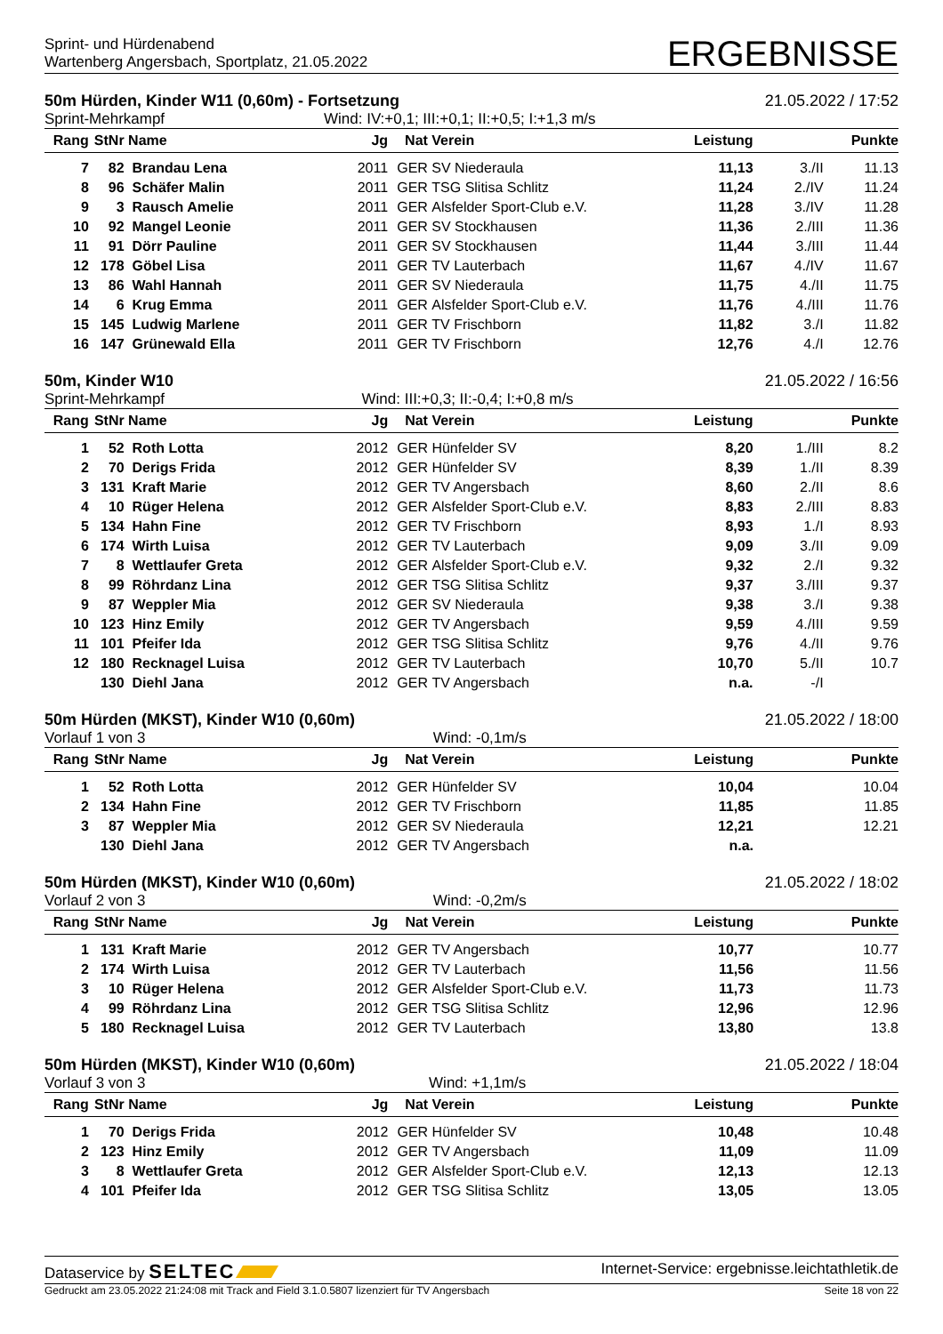Sprint- und Hürdenabend
Wartenberg Angersbach, Sportplatz, 21.05.2022
ERGEBNISSE
50m Hürden, Kinder W11 (0,60m) - Fortsetzung 21.05.2022 / 17:52
Sprint-Mehrkampf Wind: IV:+0,1; III:+0,1; II:+0,5; I:+1,3 m/s
| Rang | StNr | Name | Jg | Nat | Verein | Leistung | | Punkte |
| --- | --- | --- | --- | --- | --- | --- | --- | --- |
| 7 | 82 | Brandau Lena | 2011 | GER | SV Niederaula | 11,13 | 3./II | 11.13 |
| 8 | 96 | Schäfer Malin | 2011 | GER | TSG Slitisa Schlitz | 11,24 | 2./IV | 11.24 |
| 9 | 3 | Rausch Amelie | 2011 | GER | Alsfelder Sport-Club e.V. | 11,28 | 3./IV | 11.28 |
| 10 | 92 | Mangel Leonie | 2011 | GER | SV Stockhausen | 11,36 | 2./III | 11.36 |
| 11 | 91 | Dörr Pauline | 2011 | GER | SV Stockhausen | 11,44 | 3./III | 11.44 |
| 12 | 178 | Göbel Lisa | 2011 | GER | TV Lauterbach | 11,67 | 4./IV | 11.67 |
| 13 | 86 | Wahl Hannah | 2011 | GER | SV Niederaula | 11,75 | 4./II | 11.75 |
| 14 | 6 | Krug Emma | 2011 | GER | Alsfelder Sport-Club e.V. | 11,76 | 4./III | 11.76 |
| 15 | 145 | Ludwig Marlene | 2011 | GER | TV Frischborn | 11,82 | 3./I | 11.82 |
| 16 | 147 | Grünewald Ella | 2011 | GER | TV Frischborn | 12,76 | 4./I | 12.76 |
50m, Kinder W10 21.05.2022 / 16:56
Sprint-Mehrkampf Wind: III:+0,3; II:-0,4; I:+0,8 m/s
| Rang | StNr | Name | Jg | Nat | Verein | Leistung | | Punkte |
| --- | --- | --- | --- | --- | --- | --- | --- | --- |
| 1 | 52 | Roth Lotta | 2012 | GER | Hünfelder SV | 8,20 | 1./III | 8.2 |
| 2 | 70 | Derigs Frida | 2012 | GER | Hünfelder SV | 8,39 | 1./II | 8.39 |
| 3 | 131 | Kraft Marie | 2012 | GER | TV Angersbach | 8,60 | 2./II | 8.6 |
| 4 | 10 | Rüger Helena | 2012 | GER | Alsfelder Sport-Club e.V. | 8,83 | 2./III | 8.83 |
| 5 | 134 | Hahn Fine | 2012 | GER | TV Frischborn | 8,93 | 1./I | 8.93 |
| 6 | 174 | Wirth Luisa | 2012 | GER | TV Lauterbach | 9,09 | 3./II | 9.09 |
| 7 | 8 | Wettlaufer Greta | 2012 | GER | Alsfelder Sport-Club e.V. | 9,32 | 2./I | 9.32 |
| 8 | 99 | Röhrdanz Lina | 2012 | GER | TSG Slitisa Schlitz | 9,37 | 3./III | 9.37 |
| 9 | 87 | Weppler Mia | 2012 | GER | SV Niederaula | 9,38 | 3./I | 9.38 |
| 10 | 123 | Hinz Emily | 2012 | GER | TV Angersbach | 9,59 | 4./III | 9.59 |
| 11 | 101 | Pfeifer Ida | 2012 | GER | TSG Slitisa Schlitz | 9,76 | 4./II | 9.76 |
| 12 | 180 | Recknagel Luisa | 2012 | GER | TV Lauterbach | 10,70 | 5./II | 10.7 |
| | 130 | Diehl Jana | 2012 | GER | TV Angersbach | n.a. | -/I | |
50m Hürden (MKST), Kinder W10 (0,60m) 21.05.2022 / 18:00
Vorlauf 1 von 3 Wind: -0,1m/s
| Rang | StNr | Name | Jg | Nat | Verein | Leistung | | Punkte |
| --- | --- | --- | --- | --- | --- | --- | --- | --- |
| 1 | 52 | Roth Lotta | 2012 | GER | Hünfelder SV | 10,04 | | 10.04 |
| 2 | 134 | Hahn Fine | 2012 | GER | TV Frischborn | 11,85 | | 11.85 |
| 3 | 87 | Weppler Mia | 2012 | GER | SV Niederaula | 12,21 | | 12.21 |
| | 130 | Diehl Jana | 2012 | GER | TV Angersbach | n.a. | | |
50m Hürden (MKST), Kinder W10 (0,60m) 21.05.2022 / 18:02
Vorlauf 2 von 3 Wind: -0,2m/s
| Rang | StNr | Name | Jg | Nat | Verein | Leistung | | Punkte |
| --- | --- | --- | --- | --- | --- | --- | --- | --- |
| 1 | 131 | Kraft Marie | 2012 | GER | TV Angersbach | 10,77 | | 10.77 |
| 2 | 174 | Wirth Luisa | 2012 | GER | TV Lauterbach | 11,56 | | 11.56 |
| 3 | 10 | Rüger Helena | 2012 | GER | Alsfelder Sport-Club e.V. | 11,73 | | 11.73 |
| 4 | 99 | Röhrdanz Lina | 2012 | GER | TSG Slitisa Schlitz | 12,96 | | 12.96 |
| 5 | 180 | Recknagel Luisa | 2012 | GER | TV Lauterbach | 13,80 | | 13.8 |
50m Hürden (MKST), Kinder W10 (0,60m) 21.05.2022 / 18:04
Vorlauf 3 von 3 Wind: +1,1m/s
| Rang | StNr | Name | Jg | Nat | Verein | Leistung | | Punkte |
| --- | --- | --- | --- | --- | --- | --- | --- | --- |
| 1 | 70 | Derigs Frida | 2012 | GER | Hünfelder SV | 10,48 | | 10.48 |
| 2 | 123 | Hinz Emily | 2012 | GER | TV Angersbach | 11,09 | | 11.09 |
| 3 | 8 | Wettlaufer Greta | 2012 | GER | Alsfelder Sport-Club e.V. | 12,13 | | 12.13 |
| 4 | 101 | Pfeifer Ida | 2012 | GER | TSG Slitisa Schlitz | 13,05 | | 13.05 |
Dataservice by SELTEC Internet-Service: ergebnisse.leichtathletik.de
Gedruckt am 23.05.2022 21:24:08 mit Track and Field 3.1.0.5807 lizenziert für TV Angersbach Seite 18 von 22